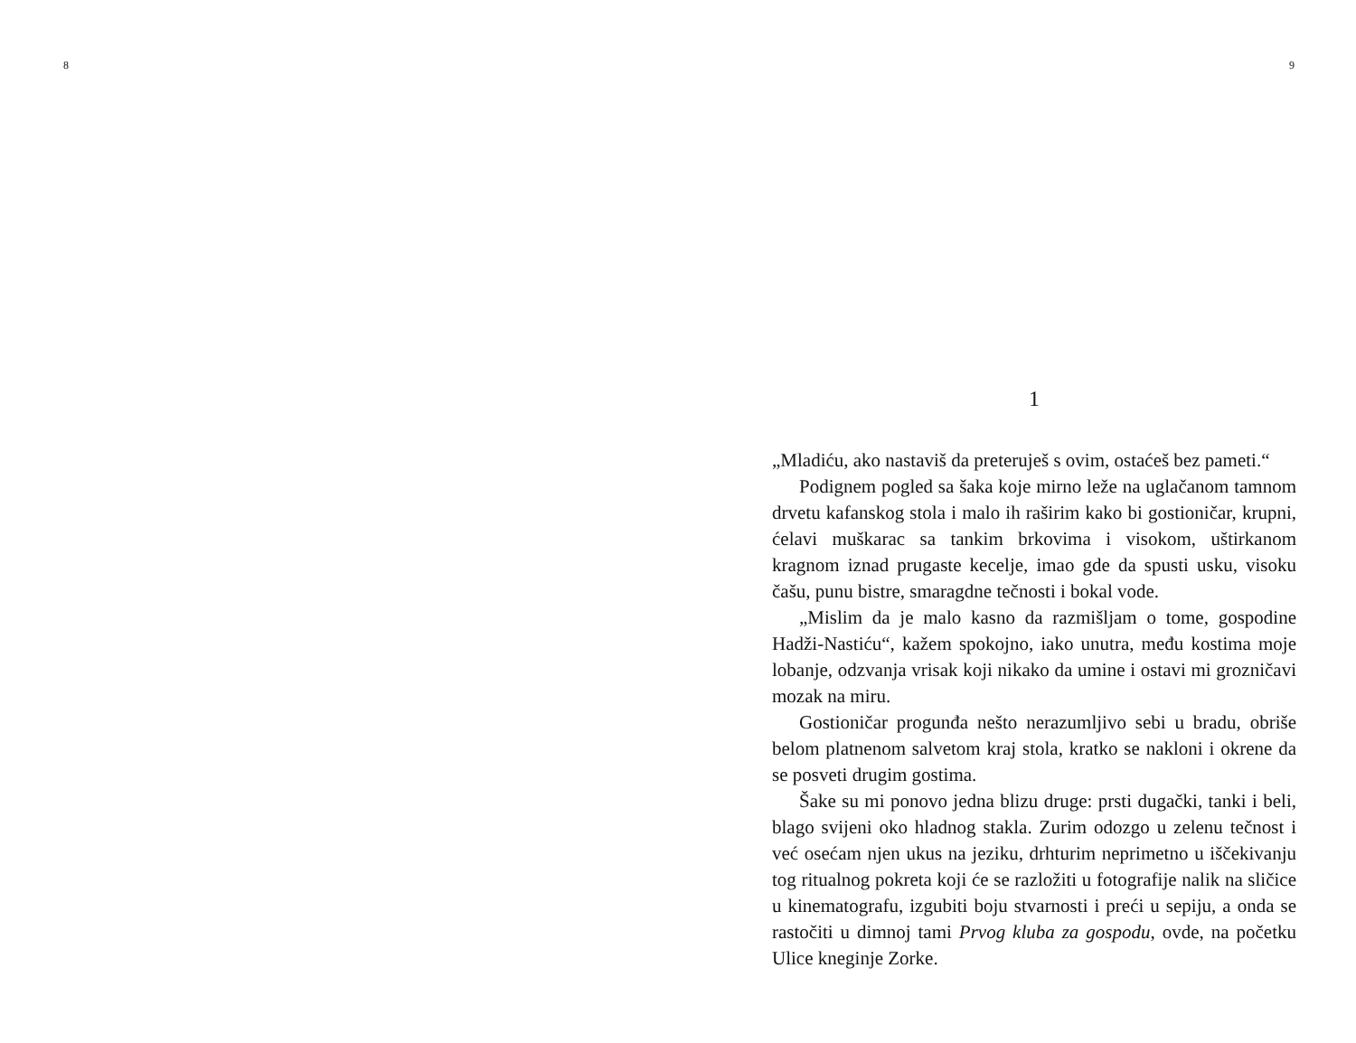8 9
1
„Mladiću, ako nastaviš da preteruješ s ovim, ostaćeš bez pameti.“
Podignem pogled sa šaka koje mirno leže na uglačanom tamnom drvetu kafanskog stola i malo ih raširim kako bi gostioničar, krupni, ćelavi muškarac sa tankim brkovima i visokom, uštirkanom kragnom iznad prugaste kecelje, imao gde da spusti usku, visoku čašu, punu bistre, smaragdne tečnosti i bokal vode.
„Mislim da je malo kasno da razmišljam o tome, gospodine Hadži-Nastiću“, kažem spokojno, iako unutra, među kostima moje lobanje, odzvanja vrisak koji nikako da umine i ostavi mi grozničavi mozak na miru.
Gostioničar progunđa nešto nerazumljivo sebi u bradu, obriše belom platnenom salvetom kraj stola, kratko se nakloni i okrene da se posveti drugim gostima.
Šake su mi ponovo jedna blizu druge: prsti dugački, tanki i beli, blago svijeni oko hladnog stakla. Zurim odozgo u zelenu tečnost i već osećam njen ukus na jeziku, drhturim neprimetno u iščekivanju tog ritualnog pokreta koji će se razložiti u fotografije nalik na sličice u kinematografu, izgubiti boju stvarnosti i preći u sepiju, a onda se rastočiti u dimnoj tami Prvog kluba za gospodu, ovde, na početku Ulice kneginje Zorke.